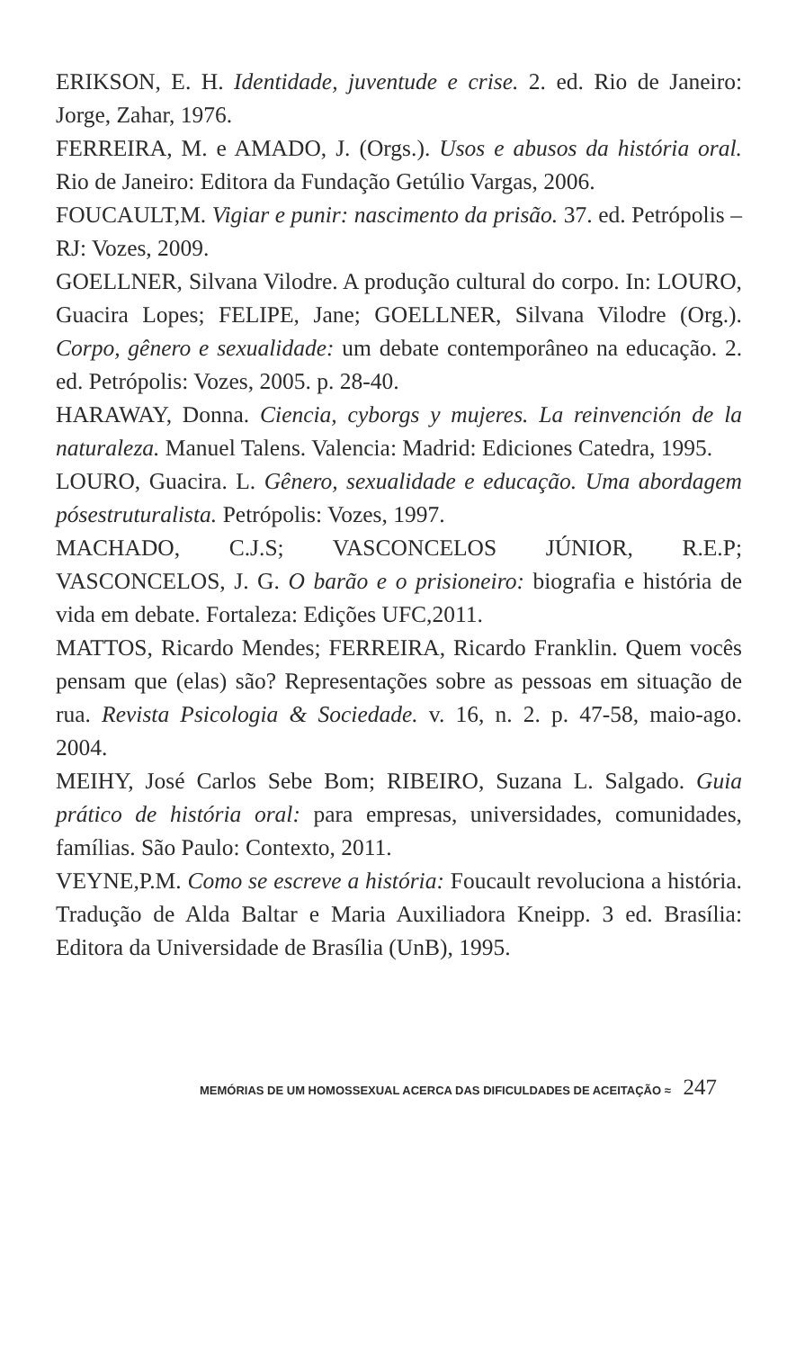ERIKSON, E. H. Identidade, juventude e crise. 2. ed. Rio de Janeiro: Jorge, Zahar, 1976.
FERREIRA, M. e AMADO, J. (Orgs.). Usos e abusos da história oral. Rio de Janeiro: Editora da Fundação Getúlio Vargas, 2006.
FOUCAULT,M. Vigiar e punir: nascimento da prisão. 37. ed. Petrópolis – RJ: Vozes, 2009.
GOELLNER, Silvana Vilodre. A produção cultural do corpo. In: LOURO, Guacira Lopes; FELIPE, Jane; GOELLNER, Silvana Vilodre (Org.). Corpo, gênero e sexualidade: um debate contemporâneo na educação. 2. ed. Petrópolis: Vozes, 2005. p. 28-40.
HARAWAY, Donna. Ciencia, cyborgs y mujeres. La reinvención de la naturaleza. Manuel Talens. Valencia: Madrid: Ediciones Catedra, 1995.
LOURO, Guacira. L. Gênero, sexualidade e educação. Uma abordagem pósestruturalista. Petrópolis: Vozes, 1997.
MACHADO, C.J.S; VASCONCELOS JÚNIOR, R.E.P; VASCONCELOS, J. G. O barão e o prisioneiro: biografia e história de vida em debate. Fortaleza: Edições UFC,2011.
MATTOS, Ricardo Mendes; FERREIRA, Ricardo Franklin. Quem vocês pensam que (elas) são? Representações sobre as pessoas em situação de rua. Revista Psicologia & Sociedade. v. 16, n. 2. p. 47-58, maio-ago. 2004.
MEIHY, José Carlos Sebe Bom; RIBEIRO, Suzana L. Salgado. Guia prático de história oral: para empresas, universidades, comunidades, famílias. São Paulo: Contexto, 2011.
VEYNE,P.M. Como se escreve a história: Foucault revoluciona a história. Tradução de Alda Baltar e Maria Auxiliadora Kneipp. 3 ed. Brasília: Editora da Universidade de Brasília (UnB), 1995.
MEMÓRIAS DE UM HOMOSSEXUAL ACERCA DAS DIFICULDADES DE ACEITAÇÃO ≈ 247